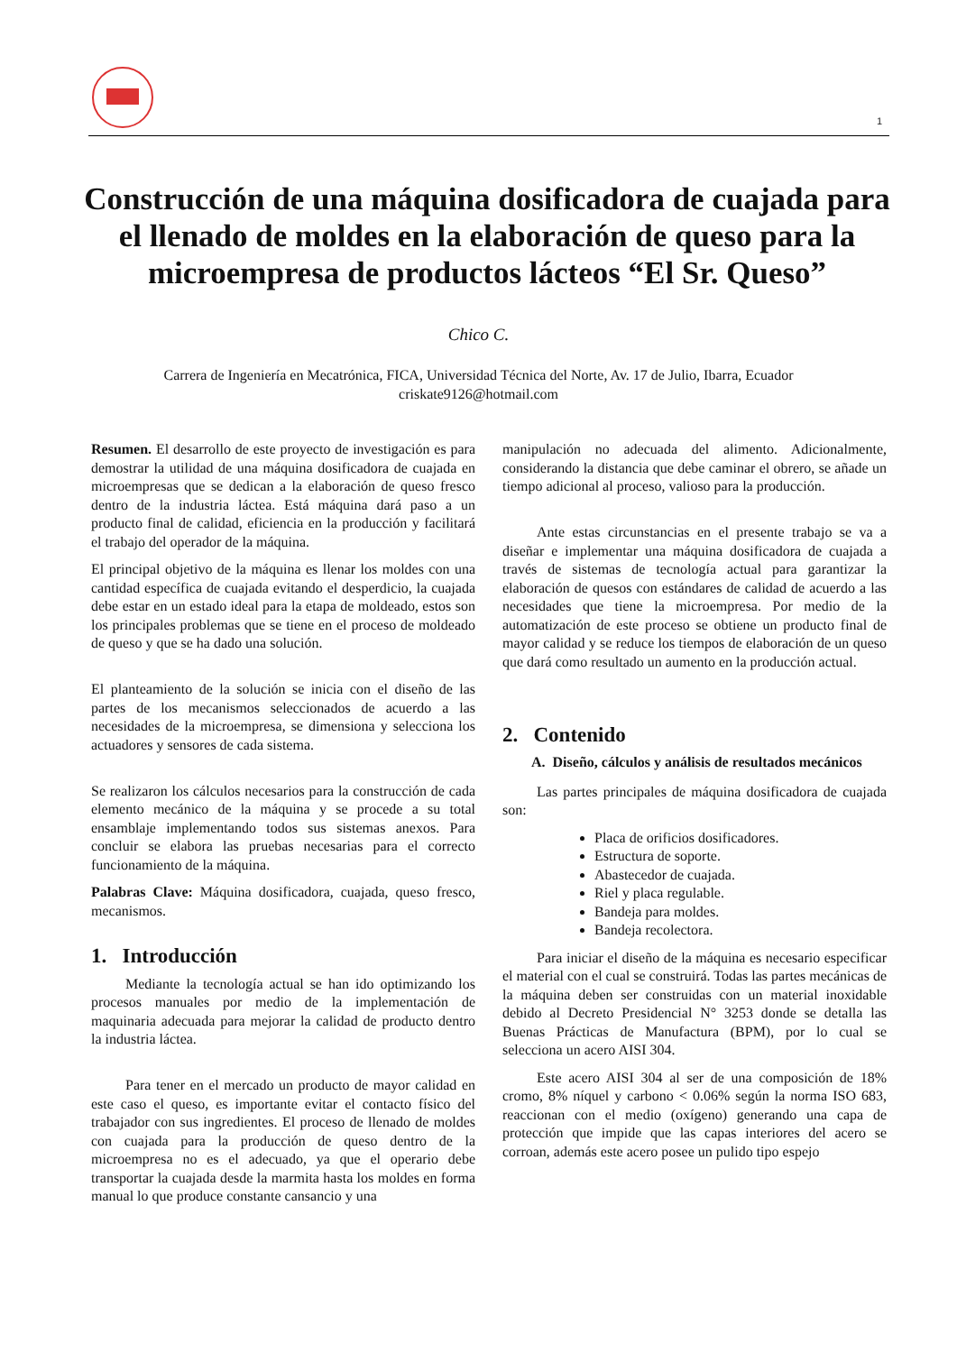1
Construcción de una máquina dosificadora de cuajada para el llenado de moldes en la elaboración de queso para la microempresa de productos lácteos “El Sr. Queso”
Chico C.
Carrera de Ingeniería en Mecatrónica, FICA, Universidad Técnica del Norte, Av. 17 de Julio, Ibarra, Ecuador
criskate9126@hotmail.com
Resumen. El desarrollo de este proyecto de investigación es para demostrar la utilidad de una máquina dosificadora de cuajada en microempresas que se dedican a la elaboración de queso fresco dentro de la industria láctea. Está máquina dará paso a un producto final de calidad, eficiencia en la producción y facilitará el trabajo del operador de la máquina.
El principal objetivo de la máquina es llenar los moldes con una cantidad específica de cuajada evitando el desperdicio, la cuajada debe estar en un estado ideal para la etapa de moldeado, estos son los principales problemas que se tiene en el proceso de moldeado de queso y que se ha dado una solución.
El planteamiento de la solución se inicia con el diseño de las partes de los mecanismos seleccionados de acuerdo a las necesidades de la microempresa, se dimensiona y selecciona los actuadores y sensores de cada sistema.
Se realizaron los cálculos necesarios para la construcción de cada elemento mecánico de la máquina y se procede a su total ensamblaje implementando todos sus sistemas anexos. Para concluir se elabora las pruebas necesarias para el correcto funcionamiento de la máquina.
Palabras Clave: Máquina dosificadora, cuajada, queso fresco, mecanismos.
1. Introducción
Mediante la tecnología actual se han ido optimizando los procesos manuales por medio de la implementación de maquinaria adecuada para mejorar la calidad de producto dentro la industria láctea.
Para tener en el mercado un producto de mayor calidad en este caso el queso, es importante evitar el contacto físico del trabajador con sus ingredientes. El proceso de llenado de moldes con cuajada para la producción de queso dentro de la microempresa no es el adecuado, ya que el operario debe transportar la cuajada desde la marmita hasta los moldes en forma manual lo que produce constante cansancio y una
manipulación no adecuada del alimento. Adicionalmente, considerando la distancia que debe caminar el obrero, se añade un tiempo adicional al proceso, valioso para la producción.
Ante estas circunstancias en el presente trabajo se va a diseñar e implementar una máquina dosificadora de cuajada a través de sistemas de tecnología actual para garantizar la elaboración de quesos con estándares de calidad de acuerdo a las necesidades que tiene la microempresa. Por medio de la automatización de este proceso se obtiene un producto final de mayor calidad y se reduce los tiempos de elaboración de un queso que dará como resultado un aumento en la producción actual.
2. Contenido
A. Diseño, cálculos y análisis de resultados mecánicos
Las partes principales de máquina dosificadora de cuajada son:
Placa de orificios dosificadores.
Estructura de soporte.
Abastecedor de cuajada.
Riel y placa regulable.
Bandeja para moldes.
Bandeja recolectora.
Para iniciar el diseño de la máquina es necesario especificar el material con el cual se construirá. Todas las partes mecánicas de la máquina deben ser construidas con un material inoxidable debido al Decreto Presidencial N° 3253 donde se detalla las Buenas Prácticas de Manufactura (BPM), por lo cual se selecciona un acero AISI 304.
Este acero AISI 304 al ser de una composición de 18% cromo, 8% níquel y carbono < 0.06% según la norma ISO 683, reaccionan con el medio (oxígeno) generando una capa de protección que impide que las capas interiores del acero se corroan, además este acero posee un pulido tipo espejo